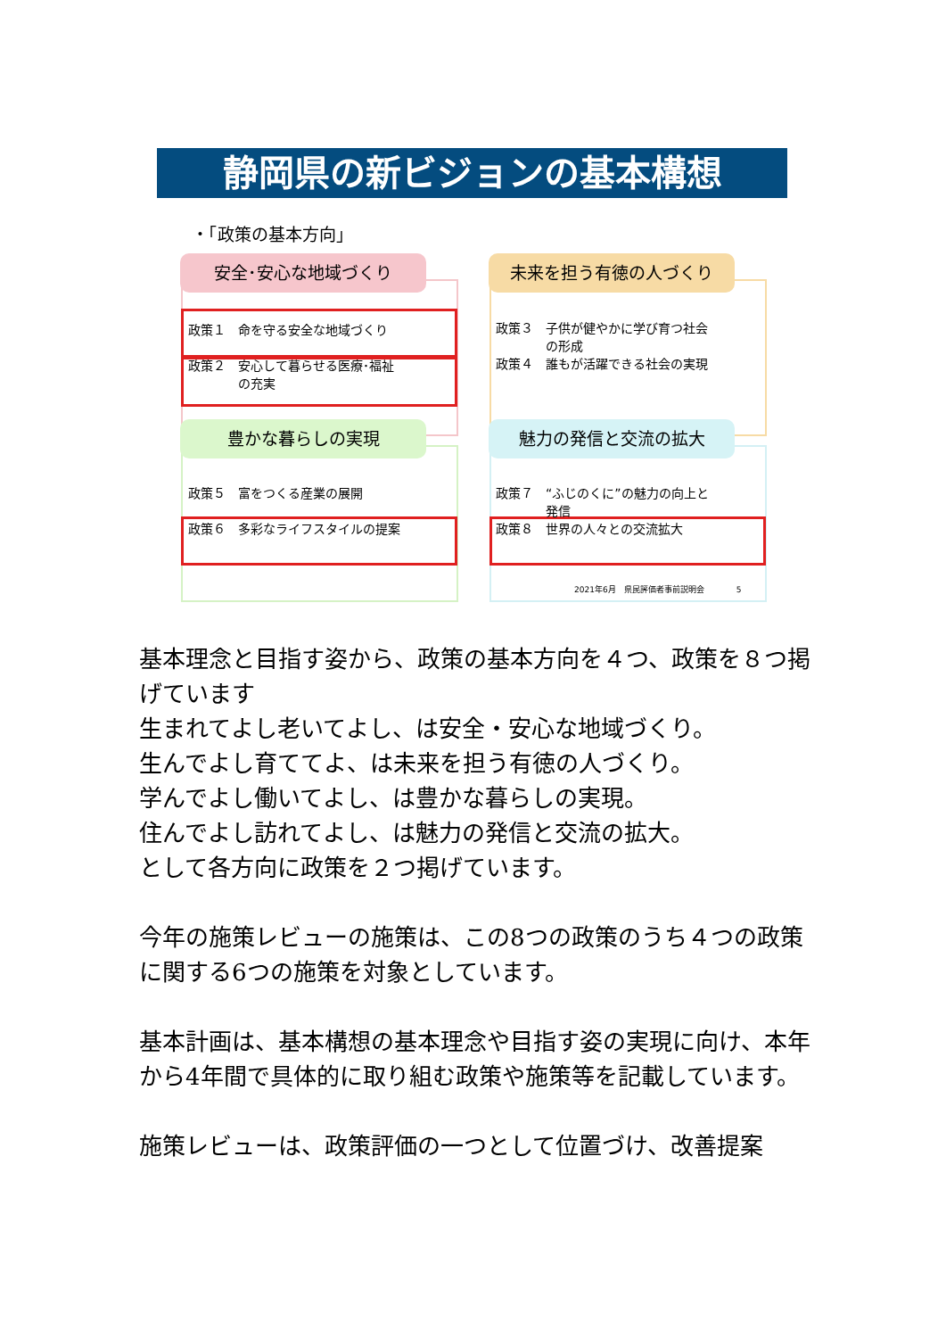静岡県の新ビジョンの基本構想
・「政策の基本方向」
安全･安心な地域づくり
政策１　命を守る安全な地域づくり
政策２　安心して暮らせる医療･福祉
　　　　の充実
未来を担う有徳の人づくり
政策３　子供が健やかに学び育つ社会
　　　　の形成
政策４　誰もが活躍できる社会の実現
豊かな暮らしの実現
政策５　富をつくる産業の展開
政策６　多彩なライフスタイルの提案
魅力の発信と交流の拡大
政策７　“ふじのくに”の魅力の向上と
　　　　発信
政策８　世界の人々との交流拡大
2021年6月　県民評価者事前説明会　　　　5
基本理念と目指す姿から、政策の基本方向を４つ、政策を８つ掲げています
生まれてよし老いてよし、は安全・安心な地域づくり。
生んでよし育ててよ、は未来を担う有徳の人づくり。
学んでよし働いてよし、は豊かな暮らしの実現。
住んでよし訪れてよし、は魅力の発信と交流の拡大。
として各方向に政策を２つ掲げています。
今年の施策レビューの施策は、この8つの政策のうち４つの政策に関する6つの施策を対象としています。
基本計画は、基本構想の基本理念や目指す姿の実現に向け、本年から4年間で具体的に取り組む政策や施策等を記載しています。
施策レビューは、政策評価の一つとして位置づけ、改善提案